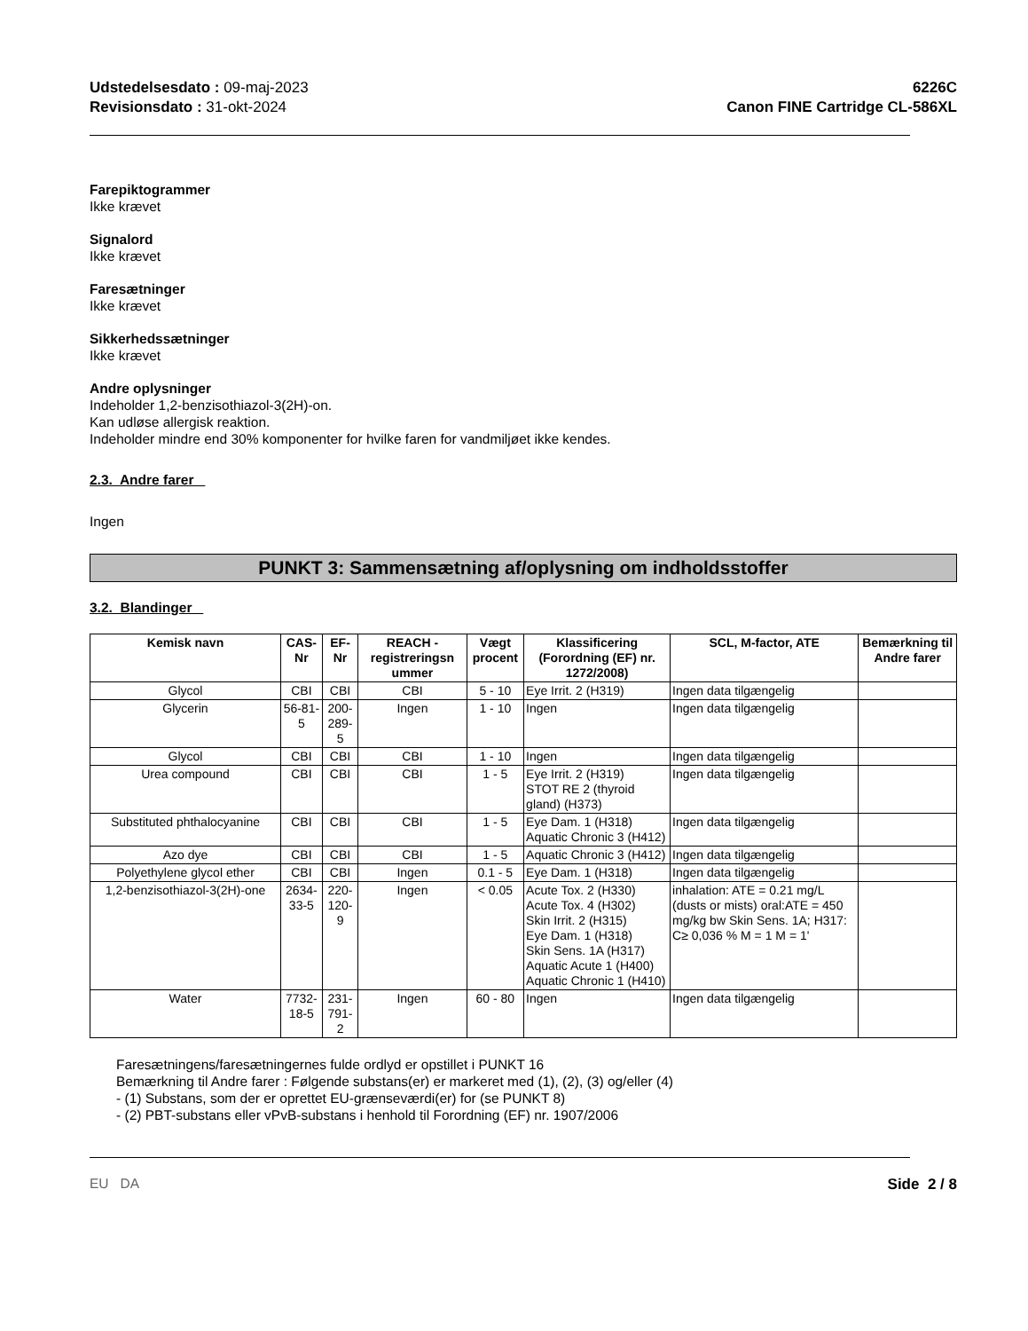Udstedelsesdato : 09-maj-2023
Revisionsdato : 31-okt-2024
6226C
Canon FINE Cartridge CL-586XL
Farepiktogrammer
Ikke krævet
Signalord
Ikke krævet
Faresætninger
Ikke krævet
Sikkerhedssætninger
Ikke krævet
Andre oplysninger
Indeholder 1,2-benzisothiazol-3(2H)-on.
Kan udløse allergisk reaktion.
Indeholder mindre end 30% komponenter for hvilke faren for vandmiljøet ikke kendes.
2.3. Andre farer
Ingen
PUNKT 3: Sammensætning af/oplysning om indholdsstoffer
3.2. Blandinger
| Kemisk navn | CAS-Nr | EF-Nr | REACH -registreringsn ummer | Vægt procent | Klassificering (Forordning (EF) nr. 1272/2008) | SCL, M-factor, ATE | Bemærkning til Andre farer |
| --- | --- | --- | --- | --- | --- | --- | --- |
| Glycol | CBI | CBI | CBI | 5 - 10 | Eye Irrit. 2 (H319) | Ingen data tilgængelig | |
| Glycerin | 56-81-5 | 200-289-5 | Ingen | 1 - 10 | Ingen | Ingen data tilgængelig | |
| Glycol | CBI | CBI | CBI | 1 - 10 | Ingen | Ingen data tilgængelig | |
| Urea compound | CBI | CBI | CBI | 1 - 5 | Eye Irrit. 2 (H319) STOT RE 2 (thyroid gland) (H373) | Ingen data tilgængelig | |
| Substituted phthalocyanine | CBI | CBI | CBI | 1 - 5 | Eye Dam. 1 (H318) Aquatic Chronic 3 (H412) | Ingen data tilgængelig | |
| Azo dye | CBI | CBI | CBI | 1 - 5 | Aquatic Chronic 3 (H412) | Ingen data tilgængelig | |
| Polyethylene glycol ether | CBI | CBI | Ingen | 0.1 - 5 | Eye Dam. 1 (H318) | Ingen data tilgængelig | |
| 1,2-benzisothiazol-3(2H)-one | 2634-33-5 | 220-120-9 | Ingen | < 0.05 | Acute Tox. 2 (H330) Acute Tox. 4 (H302) Skin Irrit. 2 (H315) Eye Dam. 1 (H318) Skin Sens. 1A (H317) Aquatic Acute 1 (H400) Aquatic Chronic 1 (H410) | inhalation: ATE = 0.21 mg/L (dusts or mists) oral:ATE = 450 mg/kg bw Skin Sens. 1A; H317: C≥ 0,036 % M = 1 M = 1' | |
| Water | 7732-18-5 | 231-791-2 | Ingen | 60 - 80 | Ingen | Ingen data tilgængelig | |
Faresætningens/faresætningernes fulde ordlyd er opstillet i PUNKT 16
Bemærkning til Andre farer : Følgende substans(er) er markeret med (1), (2), (3) og/eller (4)
- (1) Substans, som der er oprettet EU-grænseværdi(er) for (se PUNKT 8)
- (2) PBT-substans eller vPvB-substans i henhold til Forordning (EF) nr. 1907/2006
EU DA Side 2 / 8